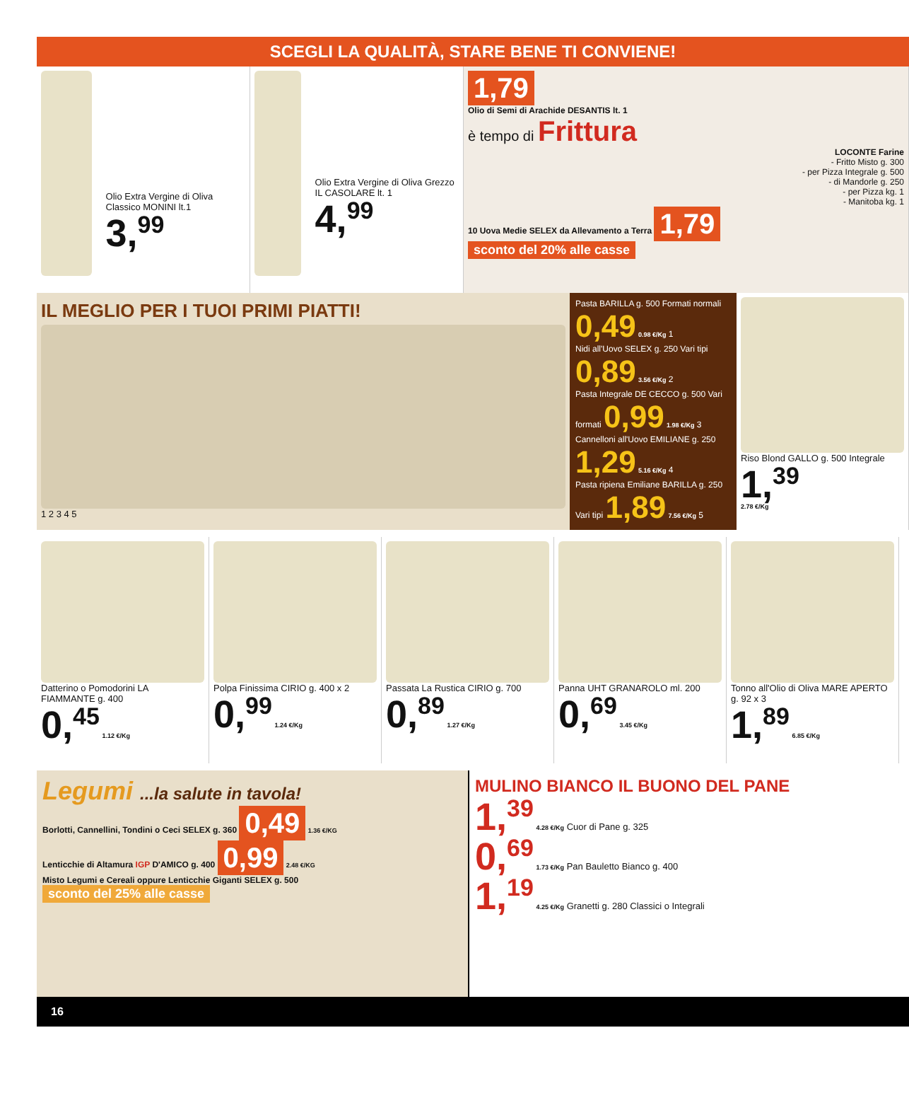SCEGLI LA QUALITÀ, STARE BENE TI CONVIENE!
Olio Extra Vergine di Oliva Classico MONINI lt.1
3,<sup>99</sup>
Olio Extra Vergine di Oliva Grezzo IL CASOLARE lt. 1
4,<sup>99</sup>
1,79
Olio di Semi di Arachide DESANTIS lt. 1
è tempo di Frittura
LOCONTE Farine
- Fritto Misto g. 300
- per Pizza Integrale g. 500
- di Mandorle g. 250
- per Pizza kg. 1
- Manitoba kg. 1
10 Uova Medie SELEX da Allevamento a Terra 1,79
sconto del 20% alle casse
IL MEGLIO PER I TUOI PRIMI PIATTI!
1 2 3 4 5
Pasta BARILLA g. 500 Formati normali 0,49 0.98 €/Kg 1
Nidi all'Uovo SELEX g. 250 Vari tipi 0,89 3.56 €/Kg 2
Pasta Integrale DE CECCO g. 500 Vari formati 0,99 1.98 €/Kg 3
Cannelloni all'Uovo EMILIANE g. 250 1,29 5.16 €/Kg 4
Pasta ripiena Emiliane BARILLA g. 250 Vari tipi 1,89 7.56 €/Kg 5
Riso Blond GALLO g. 500 Integrale
1,<sup>39</sup>
2.78 €/Kg
Datterino o Pomodorini LA FIAMMANTE g. 400
0,<sup>45</sup> 1.12 €/Kg
Polpa Finissima CIRIO g. 400 x 2
0,<sup>99</sup> 1.24 €/Kg
Passata La Rustica CIRIO g. 700
0,<sup>89</sup> 1.27 €/Kg
Panna UHT GRANAROLO ml. 200
0,<sup>69</sup> 3.45 €/Kg
Tonno all'Olio di Oliva MARE APERTO g. 92 x 3
1,<sup>89</sup> 6.85 €/Kg
Legumi ...la salute in tavola!
Borlotti, Cannellini, Tondini o Ceci SELEX g. 360 0,49 1.36 €/KG
Lenticchie di Altamura IGP D'AMICO g. 400 0,99 2.48 €/KG
Misto Legumi e Cereali oppure Lenticchie Giganti SELEX g. 500
sconto del 25% alle casse
MULINO BIANCO IL BUONO DEL PANE
1,<sup>39</sup> 4.28 €/Kg Cuor di Pane g. 325
0,<sup>69</sup> 1.73 €/Kg Pan Bauletto Bianco g. 400
1,<sup>19</sup> 4.25 €/Kg Granetti g. 280 Classici o Integrali
16